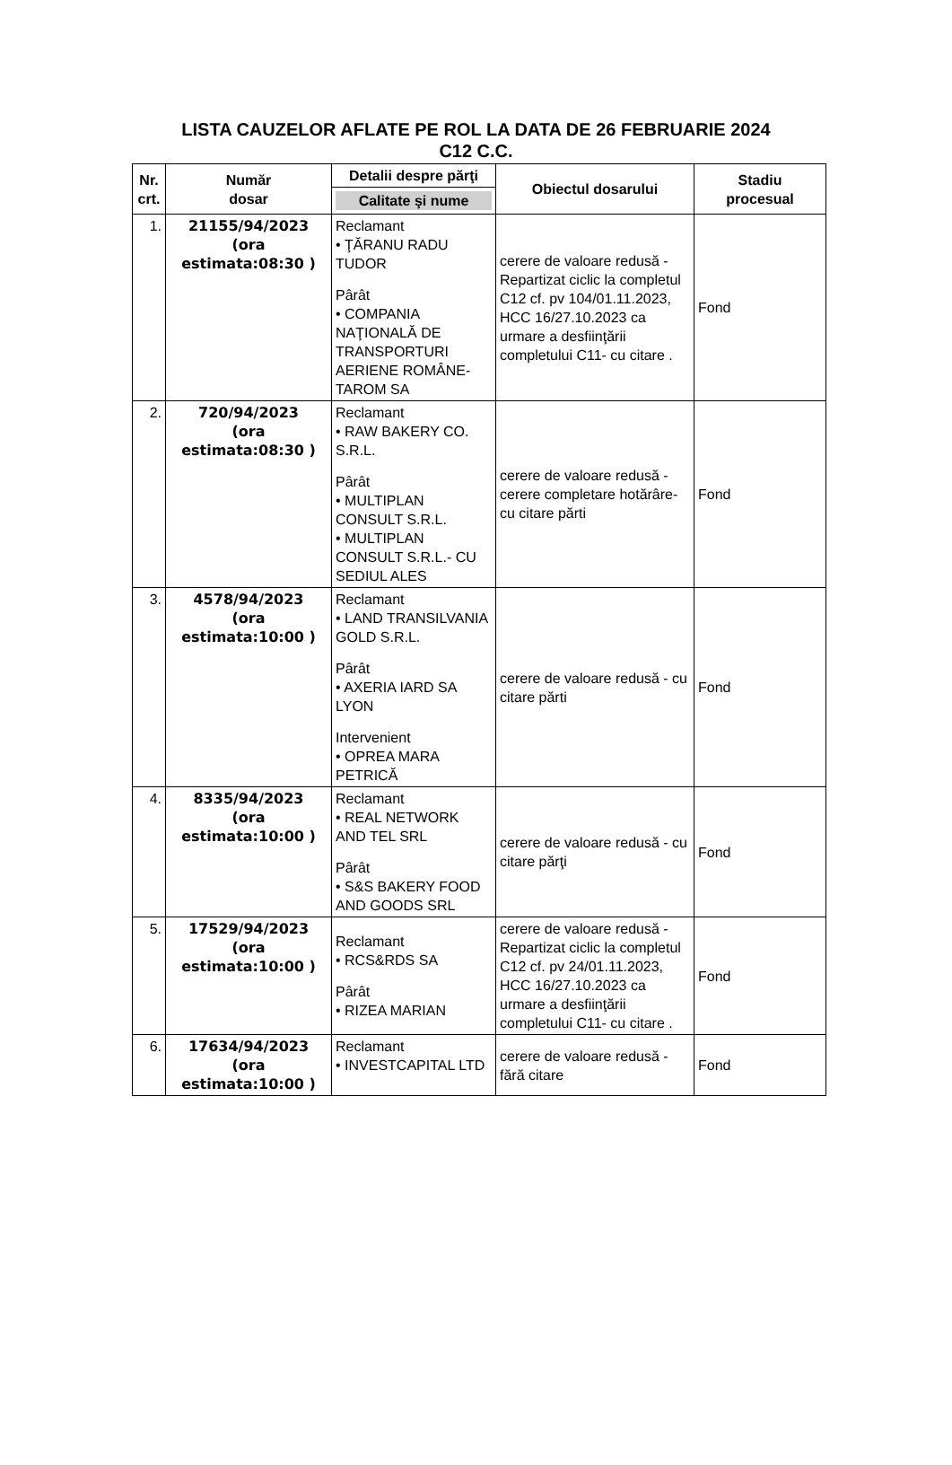LISTA CAUZELOR AFLATE PE ROL LA DATA DE 26 FEBRUARIE 2024
C12 C.C.
| Nr. crt. | Număr dosar | Detalii despre părţi | Obiectul dosarului | Stadiu procesual |
| --- | --- | --- | --- | --- |
| | | Calitate şi nume | | |
| 1. | 21155/94/2023 (ora estimata:08:30 ) | Reclamant • ŢĂRANU RADU TUDOR Pârât • COMPANIA NAŢIONALĂ DE TRANSPORTURI AERIENE ROMÂNE-TAROM SA | cerere de valoare redusă - Repartizat ciclic la completul C12 cf. pv 104/01.11.2023, HCC 16/27.10.2023 ca urmare a desfiinţării completului C11- cu citare . | Fond |
| 2. | 720/94/2023 (ora estimata:08:30 ) | Reclamant • RAW BAKERY CO. S.R.L. Pârât • MULTIPLAN CONSULT S.R.L. • MULTIPLAN CONSULT S.R.L.- CU SEDIUL ALES | cerere de valoare redusă - cerere completare hotărâre- cu citare părti | Fond |
| 3. | 4578/94/2023 (ora estimata:10:00 ) | Reclamant • LAND TRANSILVANIA GOLD S.R.L. Pârât • AXERIA IARD SA LYON Intervenient • OPREA MARA PETRICĂ | cerere de valoare redusă - cu citare părti | Fond |
| 4. | 8335/94/2023 (ora estimata:10:00 ) | Reclamant • REAL NETWORK AND TEL SRL Pârât • S&S BAKERY FOOD AND GOODS SRL | cerere de valoare redusă - cu citare părţi | Fond |
| 5. | 17529/94/2023 (ora estimata:10:00 ) | Reclamant • RCS&RDS SA Pârât • RIZEA MARIAN | cerere de valoare redusă - Repartizat ciclic la completul C12 cf. pv 24/01.11.2023, HCC 16/27.10.2023 ca urmare a desfiinţării completului C11- cu citare . | Fond |
| 6. | 17634/94/2023 (ora estimata:10:00 ) | Reclamant • INVESTCAPITAL LTD | cerere de valoare redusă - fără citare | Fond |